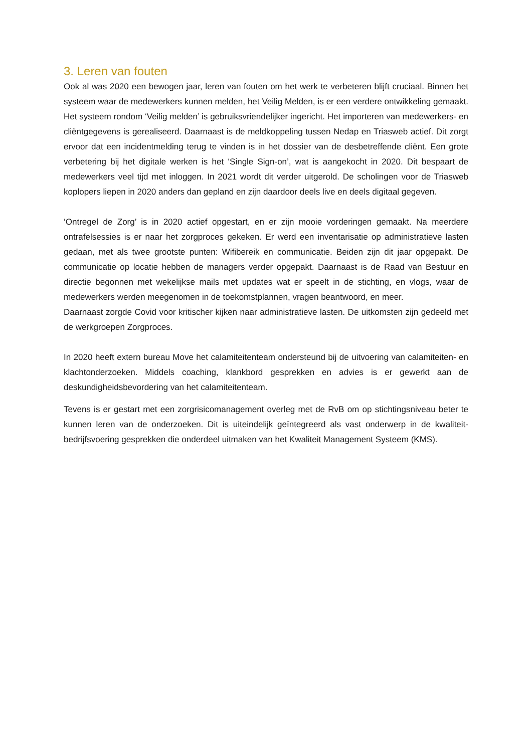3. Leren van fouten
Ook al was 2020 een bewogen jaar, leren van fouten om het werk te verbeteren blijft cruciaal. Binnen het systeem waar de medewerkers kunnen melden, het Veilig Melden, is er een verdere ontwikkeling gemaakt. Het systeem rondom ‘Veilig melden’ is gebruiksvriendelijker ingericht. Het importeren van medewerkers- en cliëntgegevens is gerealiseerd. Daarnaast is de meldkoppeling tussen Nedap en Triasweb actief. Dit zorgt ervoor dat een incidentmelding terug te vinden is in het dossier van de desbetreffende cliënt. Een grote verbetering bij het digitale werken is het ‘Single Sign-on’, wat is aangekocht in 2020. Dit bespaart de medewerkers veel tijd met inloggen. In 2021 wordt dit verder uitgerold. De scholingen voor de Triasweb koplopers liepen in 2020 anders dan gepland en zijn daardoor deels live en deels digitaal gegeven.
‘Ontregel de Zorg’ is in 2020 actief opgestart, en er zijn mooie vorderingen gemaakt. Na meerdere ontrafelsessies is er naar het zorgproces gekeken. Er werd een inventarisatie op administratieve lasten gedaan, met als twee grootste punten: Wifibereik en communicatie. Beiden zijn dit jaar opgepakt. De communicatie op locatie hebben de managers verder opgepakt. Daarnaast is de Raad van Bestuur en directie begonnen met wekelijkse mails met updates wat er speelt in de stichting, en vlogs, waar de medewerkers werden meegenomen in de toekomstplannen, vragen beantwoord, en meer.
Daarnaast zorgde Covid voor kritischer kijken naar administratieve lasten. De uitkomsten zijn gedeeld met de werkgroepen Zorgproces.
In 2020 heeft extern bureau Move het calamiteitenteam ondersteund bij de uitvoering van calamiteiten- en klachtonderzoeken. Middels coaching, klankbord gesprekken en advies is er gewerkt aan de deskundigheidsbevordering van het calamiteitenteam.
Tevens is er gestart met een zorgrisicomanagement overleg met de RvB om op stichtingsniveau beter te kunnen leren van de onderzoeken. Dit is uiteindelijk geïntegreerd als vast onderwerp in de kwaliteit-bedrijfsvoering gesprekken die onderdeel uitmaken van het Kwaliteit Management Systeem (KMS).